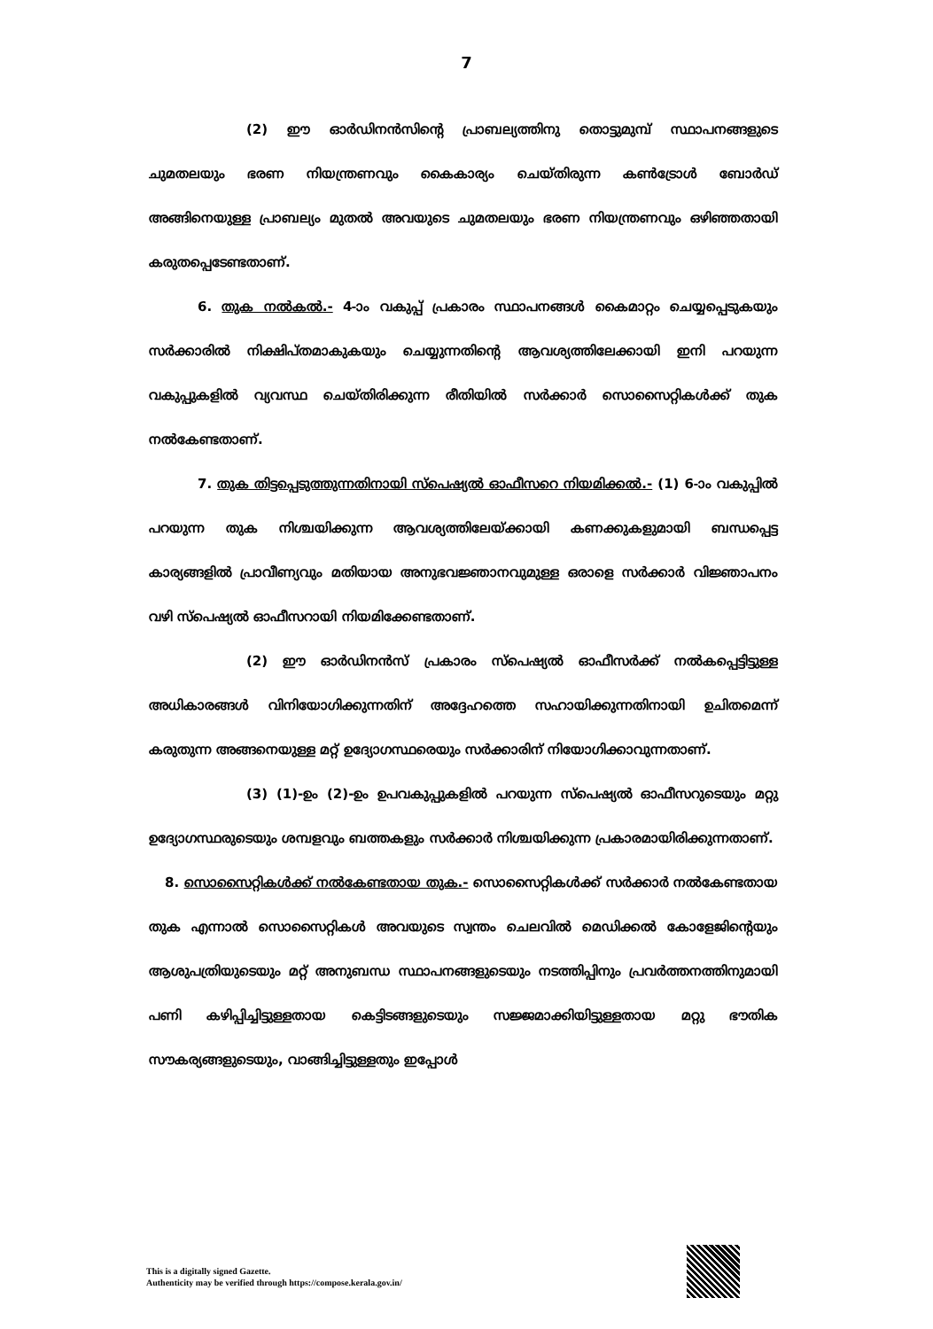7
(2) ഈ ഓർഡിനൻസിന്റെ പ്രാബല്യത്തിനു തൊട്ടുമുമ്പ് സ്ഥാപനങ്ങളുടെ ചുമതലയും ഭരണ നിയന്ത്രണവും കൈകാര്യം ചെയ്തിരുന്ന കൺട്രോൾ ബോർഡ് അങ്ങിനെയുള്ള പ്രാബല്യം മുതൽ അവയുടെ ചുമതലയും ഭരണ നിയന്ത്രണവും ഒഴിഞ്ഞതായി കരുതപ്പെടേണ്ടതാണ്.
6. തുക നൽകൽ.- 4-ാം വകുപ്പ് പ്രകാരം സ്ഥാപനങ്ങൾ കൈമാറ്റം ചെയ്യപ്പെടുകയും സർക്കാരിൽ നിക്ഷിപ്തമാകുകയും ചെയ്യുന്നതിന്റെ ആവശ്യത്തിലേക്കായി ഇനി പറയുന്ന വകുപ്പുകളിൽ വ്യവസ്ഥ ചെയ്തിരിക്കുന്ന രീതിയിൽ സർക്കാർ സൊസൈറ്റികൾക്ക് തുക നൽകേണ്ടതാണ്.
7. തുക തിട്ടപ്പെടുത്തുന്നതിനായി സ്പെഷ്യൽ ഓഫീസറെ നിയമിക്കൽ.- (1) 6-ാം വകുപ്പിൽ പറയുന്ന തുക നിശ്ചയിക്കുന്ന ആവശ്യത്തിലേയ്ക്കായി കണക്കുകളുമായി ബന്ധപ്പെട്ട കാര്യങ്ങളിൽ പ്രാവീണ്യവും മതിയായ അനുഭവജ്ഞാനവുമുള്ള ഒരാളെ സർക്കാർ വിജ്ഞാപനം വഴി സ്പെഷ്യൽ ഓഫീസറായി നിയമിക്കേണ്ടതാണ്.
(2) ഈ ഓർഡിനൻസ് പ്രകാരം സ്പെഷ്യൽ ഓഫീസർക്ക് നൽകപ്പെട്ടിട്ടുള്ള അധികാരങ്ങൾ വിനിയോഗിക്കുന്നതിന് അദ്ദേഹത്തെ സഹായിക്കുന്നതിനായി ഉചിതമെന്ന് കരുതുന്ന അങ്ങനെയുള്ള മറ്റ് ഉദ്യോഗസ്ഥരെയും സർക്കാരിന് നിയോഗിക്കാവുന്നതാണ്.
(3) (1)-ഉം (2)-ഉം ഉപവകുപ്പുകളിൽ പറയുന്ന സ്പെഷ്യൽ ഓഫീസറുടെയും മറ്റു ഉദ്യോഗസ്ഥരുടെയും ശമ്പളവും ബത്തകളും സർക്കാർ നിശ്ചയിക്കുന്ന പ്രകാരമായിരിക്കുന്നതാണ്.
8. സൊസൈറ്റികൾക്ക് നൽകേണ്ടതായ തുക.- സൊസൈറ്റികൾക്ക് സർക്കാർ നൽകേണ്ടതായ തുക എന്നാൽ സൊസൈറ്റികൾ അവയുടെ സ്വന്തം ചെലവിൽ മെഡിക്കൽ കോളേജിന്റെയും ആശുപത്രിയുടെയും മറ്റ് അനുബന്ധ സ്ഥാപനങ്ങളുടെയും നടത്തിപ്പിനും പ്രവർത്തനത്തിനുമായി പണി കഴിപ്പിച്ചിട്ടുള്ളതായ കെട്ടിടങ്ങളുടെയും സജ്ജമാക്കിയിട്ടുള്ളതായ മറ്റു ഭൗതിക സൗകര്യങ്ങളുടെയും, വാങ്ങിച്ചിട്ടുള്ളതും ഇപ്പോൾ
This is a digitally signed Gazette.
Authenticity may be verified through https://compose.kerala.gov.in/